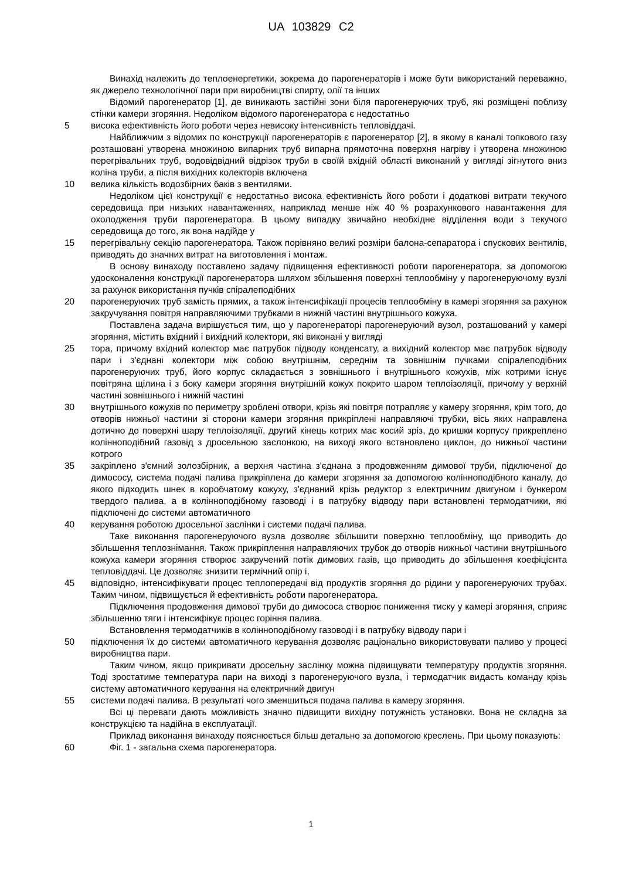UA 103829 C2
Винахід належить до теплоенергетики, зокрема до парогенераторів і може бути використаний переважно, як джерело технологічної пари при виробництві спирту, олії та інших
Відомий парогенератор [1], де виникають застійні зони біля парогенеруючих труб, які розміщені поблизу стінки камери згоряння. Недоліком відомого парогенератора є недостатньо
5 висока ефективність його роботи через невисоку інтенсивність тепловіддачі.
Найближчим з відомих по конструкції парогенераторів є парогенератор [2], в якому в каналі топкового газу розташовані утворена множиною випарних труб випарна прямоточна поверхня нагріву і утворена множиною перегрівальних труб, водовідвідний відрізок труби в своїй вхідній області виконаний у вигляді зігнутого вниз коліна труби, а після вихідних колекторів включена
10 велика кількість водозбірних баків з вентилями.
Недоліком цієї конструкції є недостатньо висока ефективність його роботи і додаткові витрати текучого середовища при низьких навантаженнях, наприклад менше ніж 40 % розрахункового навантаження для охолодження труби парогенератора. В цьому випадку звичайно необхідне відділення води з текучого середовища до того, як вона надійде у
15 перегрівальну секцію парогенератора. Також порівняно великі розміри балона-сепаратора і спускових вентилів, приводять до значних витрат на виготовлення і монтаж.
В основу винаходу поставлено задачу підвищення ефективності роботи парогенератора, за допомогою удосконалення конструкції парогенератора шляхом збільшення поверхні теплообміну у парогенеруючому вузлі за рахунок використання пучків спіралеподібних
20 парогенеруючих труб замість прямих, а також інтенсифікації процесів теплообміну в камері згоряння за рахунок закручування повітря направляючими трубками в нижній частині внутрішнього кожуха.
Поставлена задача вирішується тим, що у парогенераторі парогенеруючий вузол, розташований у камері згоряння, містить вхідний і вихідний колектори, які виконані у вигляді
25 тора, причому вхідний колектор має патрубок підводу конденсату, а вихідний колектор має патрубок відводу пари і з'єднані колектори між собою внутрішнім, середнім та зовнішнім пучками спіралеподібних парогенеруючих труб, його корпус складається з зовнішнього і внутрішнього кожухів, між котрими існує повітряна щілина і з боку камери згоряння внутрішній кожух покрито шаром теплоізоляції, причому у верхній частині зовнішнього і нижній частині
30 внутрішнього кожухів по периметру зроблені отвори, крізь які повітря потрапляє у камеру згоряння, крім того, до отворів нижньої частини зі сторони камери згоряння прикріплені направляючі трубки, вісь яких направлена дотично до поверхні шару теплоізоляції, другий кінець котрих має косий зріз, до кришки корпусу прикреплено колінноподібний газовід з дросельною заслонкою, на виході якого встановлено циклон, до нижньої частини котрого
35 закріплено з'ємний золозбірник, а верхня частина з'єднана з продовженням димової труби, підключеної до димососу, система подачі палива прикріплена до камери згоряння за допомогою колінноподібного каналу, до якого підходить шнек в коробчатому кожуху, з'єднаний крізь редуктор з електричним двигуном і бункером твердого палива, а в колінноподібному газоводі і в патрубку відводу пари встановлені термодатчики, які підключені до системи автоматичного
40 керування роботою дросельної заслінки і системи подачі палива.
Таке виконання парогенеруючого вузла дозволяє збільшити поверхню теплообміну, що приводить до збільшення теплознімання. Також прикріплення направляючих трубок до отворів нижньої частини внутрішнього кожуха камери згоряння створює закручений потік димових газів, що приводить до збільшення коефіцієнта тепловіддачі. Це дозволяє знизити термічний опір і,
45 відповідно, інтенсифікувати процес теплопередачі від продуктів згоряння до рідини у парогенеруючих трубах. Таким чином, підвищується й ефективність роботи парогенератора.
Підключення продовження димової труби до димососа створює пониження тиску у камері згоряння, сприяє збільшенню тяги і інтенсифікує процес горіння палива.
Встановлення термодатчиків в колінноподібному газоводі і в патрубку відводу пари і
50 підключення їх до системи автоматичного керування дозволяє раціонально використовувати паливо у процесі виробництва пари.
Таким чином, якщо прикривати дросельну заслінку можна підвищувати температуру продуктів згоряння. Тоді зростатиме температура пари на виході з парогенеруючого вузла, і термодатчик видасть команду крізь систему автоматичного керування на електричний двигун
55 системи подачі палива. В результаті чого зменшиться подача палива в камеру згоряння.
Всі ці переваги дають можливість значно підвищити вихідну потужність установки. Вона не складна за конструкцією та надійна в експлуатації.
Приклад виконання винаходу пояснюється більш детально за допомогою креслень. При цьому показують:
60 Фіг. 1 - загальна схема парогенератора.
1